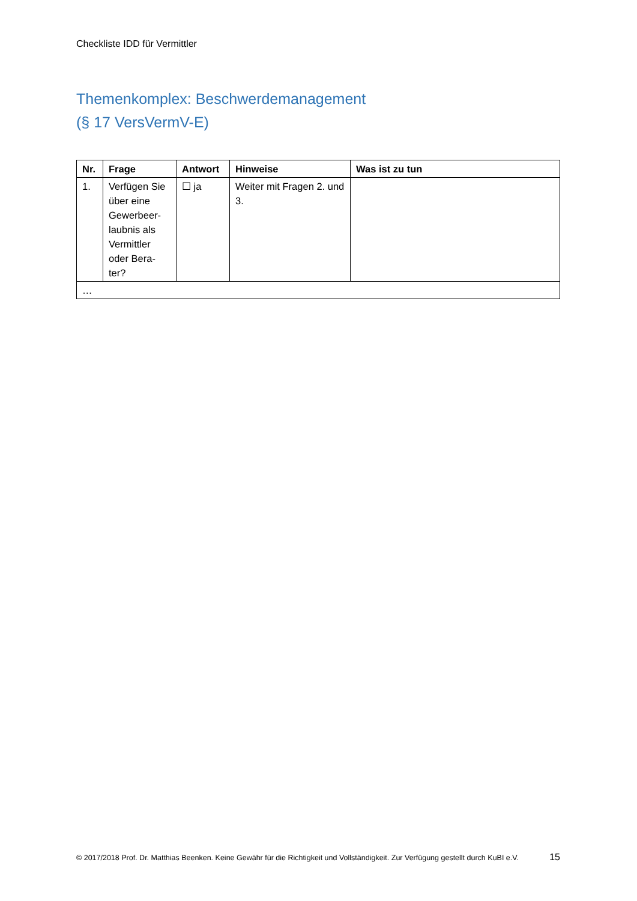Checkliste IDD für Vermittler
Themenkomplex: Beschwerdemanagement
(§ 17 VersVermV-E)
| Nr. | Frage | Antwort | Hinweise | Was ist zu tun |
| --- | --- | --- | --- | --- |
| 1. | Verfügen Sie über eine Gewerbeer-laubnis als Vermittler oder Bera-ter? | ☐ ja | Weiter mit Fragen 2. und 3. | |
| … | | | | |
© 2017/2018 Prof. Dr. Matthias Beenken. Keine Gewähr für die Richtigkeit und Vollständigkeit. Zur Verfügung gestellt durch KuBI e.V. 15